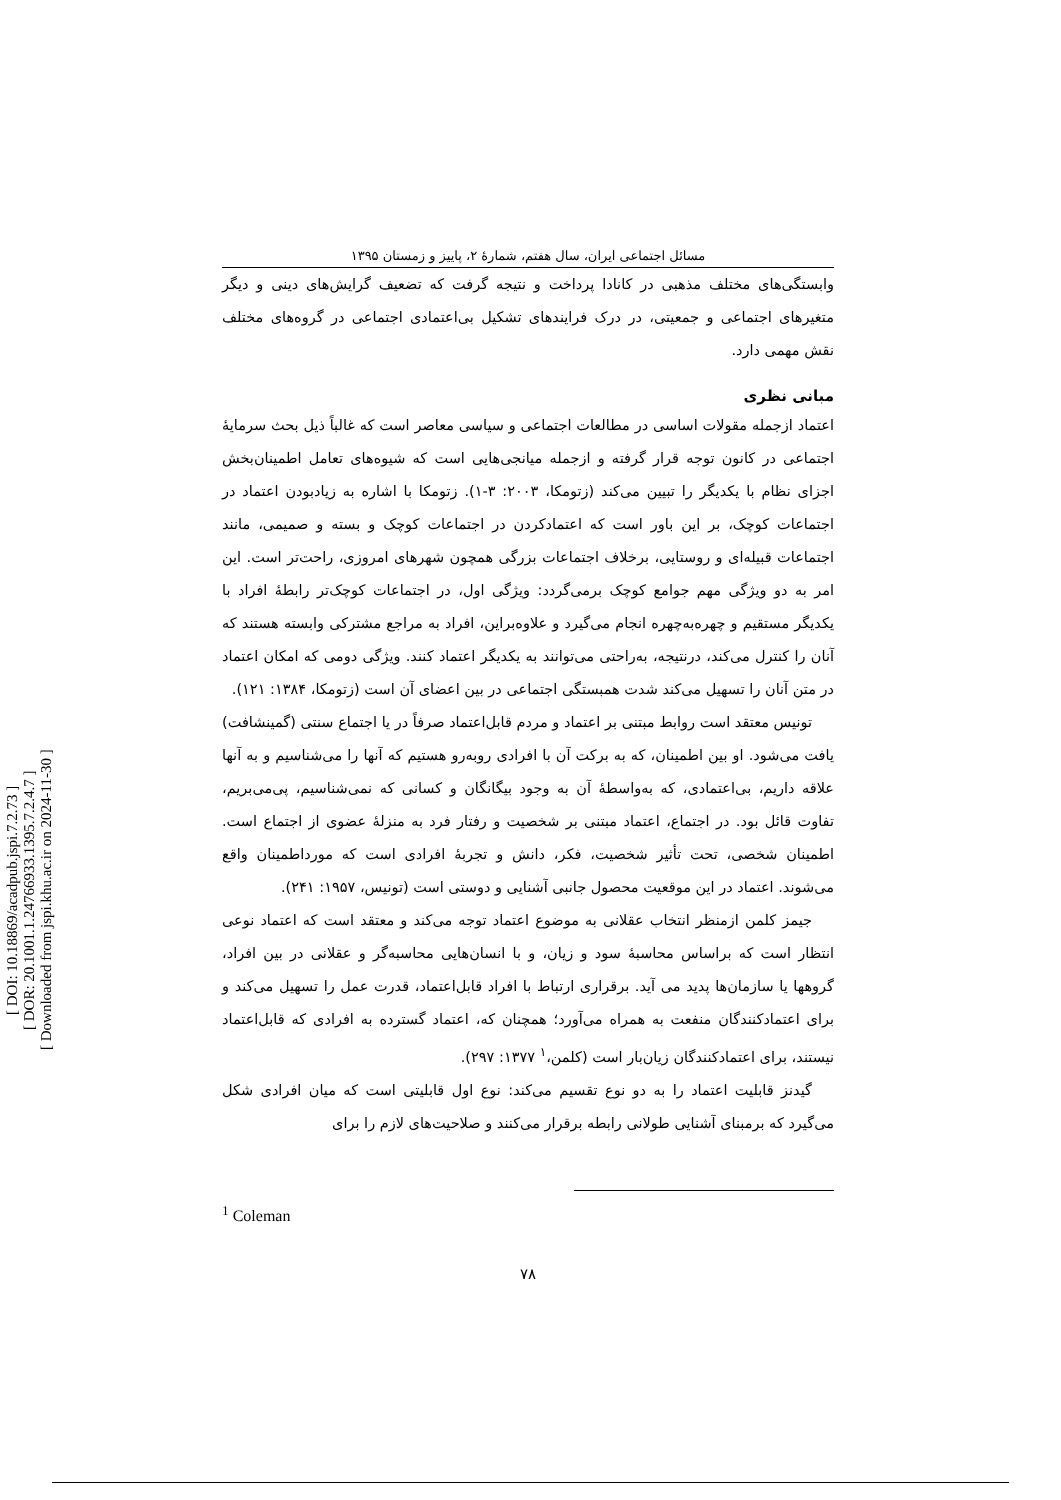[ DOI: 10.18869/acadpub.jspi.7.2.73 ]
[ DOR: 20.1001.1.24766933.1395.7.2.4.7 ]
[ Downloaded from jspi.khu.ac.ir on 2024-11-30 ]
مسائل اجتماعی ایران، سال هفتم، شمارهٔ ۲، پاییز و زمستان ۱۳۹۵
وابستگی‌های مختلف مذهبی در کانادا پرداخت و نتیجه گرفت که تضعیف گرایش‌های دینی و دیگر متغیرهای اجتماعی و جمعیتی، در درک فرایندهای تشکیل بی‌اعتمادی اجتماعی در گروه‌های مختلف نقش مهمی دارد.
مبانی نظری
اعتماد ازجمله مقولات اساسی در مطالعات اجتماعی و سیاسی معاصر است که غالباً ذیل بحث سرمایهٔ اجتماعی در کانون توجه قرار گرفته و ازجمله میانجی‌هایی است که شیوه‌های تعامل اطمینان‌بخش اجزای نظام با یکدیگر را تبیین می‌کند (زتومکا، ۲۰۰۳: ۳-۱). زتومکا با اشاره به زیادبودن اعتماد در اجتماعات کوچک، بر این باور است که اعتمادکردن در اجتماعات کوچک و بسته و صمیمی، مانند اجتماعات قبیله‌ای و روستایی، برخلاف اجتماعات بزرگی همچون شهرهای امروزی، راحت‌تر است. این امر به دو ویژگی مهم جوامع کوچک برمی‌گردد: ویژگی اول، در اجتماعات کوچک‌تر رابطهٔ افراد با یکدیگر مستقیم و چهره‌به‌چهره انجام می‌گیرد و علاوه‌براین، افراد به مراجع مشترکی وابسته هستند که آنان را کنترل می‌کند، درنتیجه، به‌راحتی می‌توانند به یکدیگر اعتماد کنند. ویژگی دومی که امکان اعتماد در متن آنان را تسهیل می‌کند شدت همبستگی اجتماعی در بین اعضای آن است (زتومکا، ۱۳۸۴: ۱۲۱).
تونیس معتقد است روابط مبتنی بر اعتماد و مردم قابل‌اعتماد صرفاً در یا اجتماع سنتی (گمینشافت) یافت می‌شود. او بین اطمینان، که به برکت آن با افرادی روبه‌رو هستیم که آنها را می‌شناسیم و به آنها علاقه داریم، بی‌اعتمادی، که به‌واسطهٔ آن به وجود بیگانگان و کسانی که نمی‌شناسیم، پی‌می‌بریم، تفاوت قائل بود. در اجتماع، اعتماد مبتنی بر شخصیت و رفتار فرد به منزلهٔ عضوی از اجتماع است. اطمینان شخصی، تحت تأثیر شخصیت، فکر، دانش و تجربهٔ افرادی است که مورداطمینان واقع می‌شوند. اعتماد در این موقعیت محصول جانبی آشنایی و دوستی است (تونیس، ۱۹۵۷: ۲۴۱).
جیمز کلمن ازمنظر انتخاب عقلانی به موضوع اعتماد توجه می‌کند و معتقد است که اعتماد نوعی انتظار است که براساس محاسبهٔ سود و زیان، و با انسان‌هایی محاسبه‌گر و عقلانی در بین افراد، گروهها یا سازمان‌ها پدید می آید. برقراری ارتباط با افراد قابل‌اعتماد، قدرت عمل را تسهیل می‌کند و برای اعتمادکنندگان منفعت به همراه می‌آورد؛ همچنان که، اعتماد گسترده به افرادی که قابل‌اعتماد نیستند، برای اعتمادکنندگان زیان‌بار است (کلمن،<sup>۱</sup> ۱۳۷۷: ۲۹۷).
گیدنز قابلیت اعتماد را به دو نوع تقسیم می‌کند: نوع اول قابلیتی است که میان افرادی شکل می‌گیرد که برمبنای آشنایی طولانی رابطه برقرار می‌کنند و صلاحیت‌های لازم را برای
<sup>1</sup> Coleman
۷۸